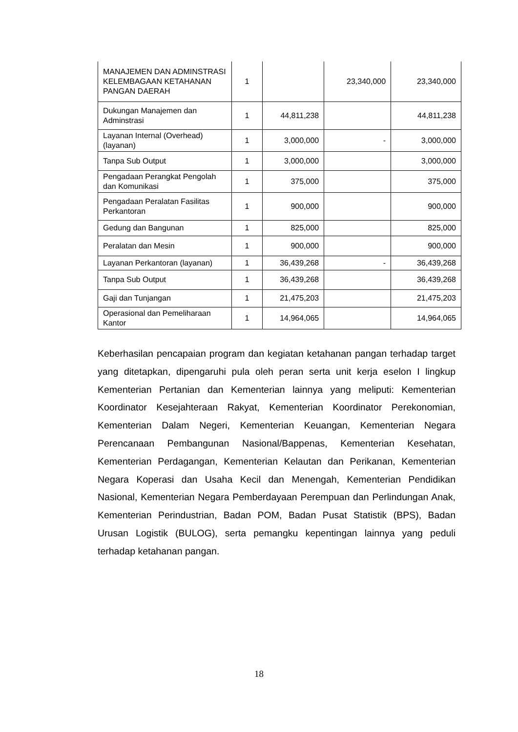| MANAJEMEN DAN ADMINSTRASI KELEMBAGAAN KETAHANAN PANGAN DAERAH | 1 | | 23,340,000 | 23,340,000 |
| Dukungan Manajemen dan Adminstrasi | 1 | 44,811,238 | | 44,811,238 |
| Layanan Internal (Overhead) (layanan) | 1 | 3,000,000 | - | 3,000,000 |
| Tanpa Sub Output | 1 | 3,000,000 | | 3,000,000 |
| Pengadaan Perangkat Pengolah dan Komunikasi | 1 | 375,000 | | 375,000 |
| Pengadaan Peralatan Fasilitas Perkantoran | 1 | 900,000 | | 900,000 |
| Gedung dan Bangunan | 1 | 825,000 | | 825,000 |
| Peralatan dan Mesin | 1 | 900,000 | | 900,000 |
| Layanan Perkantoran (layanan) | 1 | 36,439,268 | - | 36,439,268 |
| Tanpa Sub Output | 1 | 36,439,268 | | 36,439,268 |
| Gaji dan Tunjangan | 1 | 21,475,203 | | 21,475,203 |
| Operasional dan Pemeliharaan Kantor | 1 | 14,964,065 | | 14,964,065 |
Keberhasilan pencapaian program dan kegiatan ketahanan pangan terhadap target yang ditetapkan, dipengaruhi pula oleh peran serta unit kerja eselon I lingkup Kementerian Pertanian dan Kementerian lainnya yang meliputi: Kementerian Koordinator Kesejahteraan Rakyat, Kementerian Koordinator Perekonomian, Kementerian Dalam Negeri, Kementerian Keuangan, Kementerian Negara Perencanaan Pembangunan Nasional/Bappenas, Kementerian Kesehatan, Kementerian Perdagangan, Kementerian Kelautan dan Perikanan, Kementerian Negara Koperasi dan Usaha Kecil dan Menengah, Kementerian Pendidikan Nasional, Kementerian Negara Pemberdayaan Perempuan dan Perlindungan Anak, Kementerian Perindustrian, Badan POM, Badan Pusat Statistik (BPS), Badan Urusan Logistik (BULOG), serta pemangku kepentingan lainnya yang peduli terhadap ketahanan pangan.
18